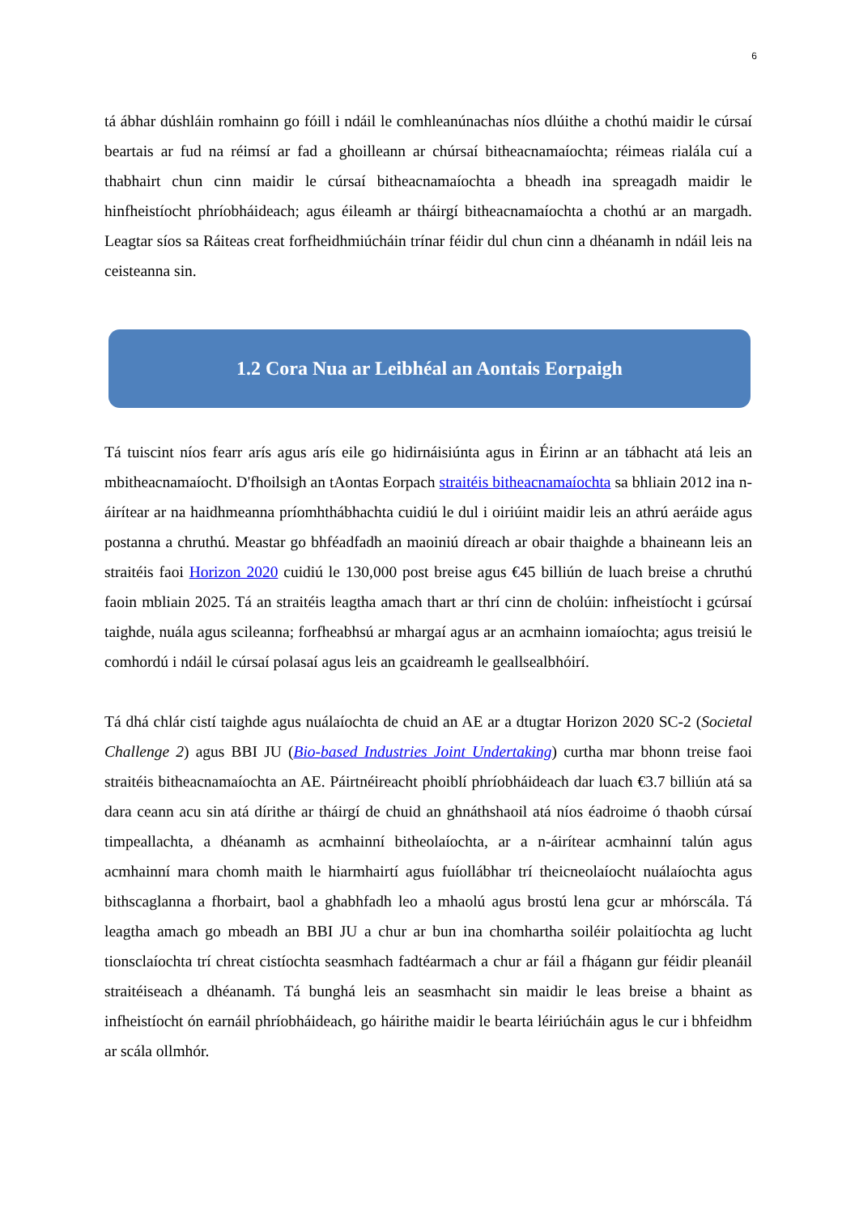6
tá ábhar dúshláin romhainn go fóill i ndáil le comhleanúnachas níos dlúithe a chothú maidir le cúrsaí beartais ar fud na réimsí ar fad a ghoilleann ar chúrsaí bitheacnamaíochta; réimeas rialála cuí a thabhairt chun cinn maidir le cúrsaí bitheacnamaíochta a bheadh ina spreagadh maidir le hinfheistíocht phríobháideach; agus éileamh ar tháirgí bitheacnamaíochta a chothú ar an margadh. Leagtar síos sa Ráiteas creat forfheidhmiúcháin trínar féidir dul chun cinn a dhéanamh in ndáil leis na ceisteanna sin.
1.2 Cora Nua ar Leibhéal an Aontais Eorpaigh
Tá tuiscint níos fearr arís agus arís eile go hidirnáisiúnta agus in Éirinn ar an tábhacht atá leis an mbitheacnamaíocht. D'fhoilsigh an tAontas Eorpach straitéis bitheacnamaíochta sa bhliain 2012 ina n-áirítear ar na haidhmeanna príomhthábhachta cuidiú le dul i oiriúint maidir leis an athrú aeráide agus postanna a chruthú. Meastar go bhféadfadh an maoiniú díreach ar obair thaighde a bhaineann leis an straitéis faoi Horizon 2020 cuidiú le 130,000 post breise agus €45 billiún de luach breise a chruthú faoin mbliain 2025. Tá an straitéis leagtha amach thart ar thrí cinn de cholúin: infheistíocht i gcúrsaí taighde, nuála agus scileanna; forfheabhsú ar mhargaí agus ar an acmhainn iomaíochta; agus treisiú le comhordú i ndáil le cúrsaí polasaí agus leis an gcaidreamh le geallsealbhóirí.
Tá dhá chlár cistí taighde agus nuálaíochta de chuid an AE ar a dtugtar Horizon 2020 SC-2 (Societal Challenge 2) agus BBI JU (Bio-based Industries Joint Undertaking) curtha mar bhonn treise faoi straitéis bitheacnamaíochta an AE. Páirtnéireacht phoiblí phríobháideach dar luach €3.7 billiún atá sa dara ceann acu sin atá dírithe ar tháirgí de chuid an ghnáthshaoil atá níos éadroime ó thaobh cúrsaí timpeallachta, a dhéanamh as acmhainní bitheolaíochta, ar a n-áirítear acmhainní talún agus acmhainní mara chomh maith le hiarmhairtí agus fuíollábhar trí theicneolaíocht nuálaíochta agus bithscaglanna a fhorbairt, baol a ghabhfadh leo a mhaolú agus brostú lena gcur ar mhórscála. Tá leagtha amach go mbeadh an BBI JU a chur ar bun ina chomhartha soiléir polaitíochta ag lucht tionsclaíochta trí chreat cistíochta seasmhach fadtéarmach a chur ar fáil a fhágann gur féidir pleanáil straitéiseach a dhéanamh. Tá bunghá leis an seasmhacht sin maidir le leas breise a bhaint as infheistíocht ón earnáil phríobháideach, go háirithe maidir le bearta léiriúcháin agus le cur i bhfeidhm ar scála ollmhór.